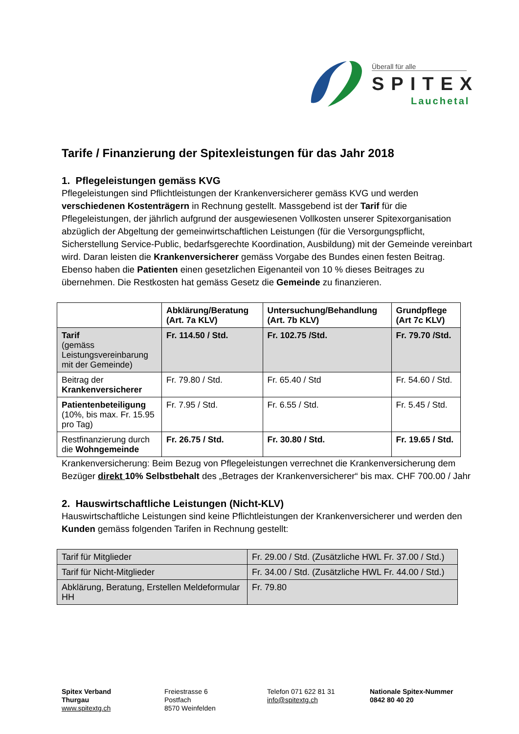Überall für alle
SPITEX
Lauchetal
Tarife / Finanzierung der Spitexleistungen für das Jahr 2018
1. Pflegeleistungen gemäss KVG
Pflegeleistungen sind Pflichtleistungen der Krankenversicherer gemäss KVG und werden verschiedenen Kostenträgern in Rechnung gestellt. Massgebend ist der Tarif für die Pflegeleistungen, der jährlich aufgrund der ausgewiesenen Vollkosten unserer Spitexorganisation abzüglich der Abgeltung der gemeinwirtschaftlichen Leistungen (für die Versorgungspflicht, Sicherstellung Service-Public, bedarfsgerechte Koordination, Ausbildung) mit der Gemeinde vereinbart wird. Daran leisten die Krankenversicherer gemäss Vorgabe des Bundes einen festen Beitrag. Ebenso haben die Patienten einen gesetzlichen Eigenanteil von 10 % dieses Beitrages zu übernehmen. Die Restkosten hat gemäss Gesetz die Gemeinde zu finanzieren.
| | Abklärung/Beratung (Art. 7a KLV) | Untersuchung/Behandlung (Art. 7b KLV) | Grundpflege (Art 7c KLV) |
| --- | --- | --- | --- |
| Tarif (gemäss Leistungsvereinbarung mit der Gemeinde) | Fr. 114.50 / Std. | Fr. 102.75 /Std. | Fr. 79.70 /Std. |
| Beitrag der Krankenversicherer | Fr. 79.80 / Std. | Fr. 65.40 / Std | Fr. 54.60 / Std. |
| Patientenbeteiligung (10%, bis max. Fr. 15.95 pro Tag) | Fr. 7.95 / Std. | Fr. 6.55 / Std. | Fr. 5.45 / Std. |
| Restfinanzierung durch die Wohngemeinde | Fr. 26.75 / Std. | Fr. 30.80 / Std. | Fr. 19.65 / Std. |
Krankenversicherung: Beim Bezug von Pflegeleistungen verrechnet die Krankenversicherung dem Bezüger direkt 10% Selbstbehalt des „Betrages der Krankenversicherer“ bis max. CHF 700.00 / Jahr
2. Hauswirtschaftliche Leistungen (Nicht-KLV)
Hauswirtschaftliche Leistungen sind keine Pflichtleistungen der Krankenversicherer und werden den Kunden gemäss folgenden Tarifen in Rechnung gestellt:
| Tarif für Mitglieder | Fr. 29.00 / Std. (Zusätzliche HWL Fr. 37.00 / Std.) |
| Tarif für Nicht-Mitglieder | Fr. 34.00 / Std. (Zusätzliche HWL Fr. 44.00 / Std.) |
| Abklärung, Beratung, Erstellen Meldeformular HH | Fr. 79.80 |
Spitex Verband
Thurgau
www.spitextg.ch
Freiestrasse 6
Postfach
8570 Weinfelden
Telefon 071 622 81 31
info@spitextg.ch
Nationale Spitex-Nummer
0842 80 40 20